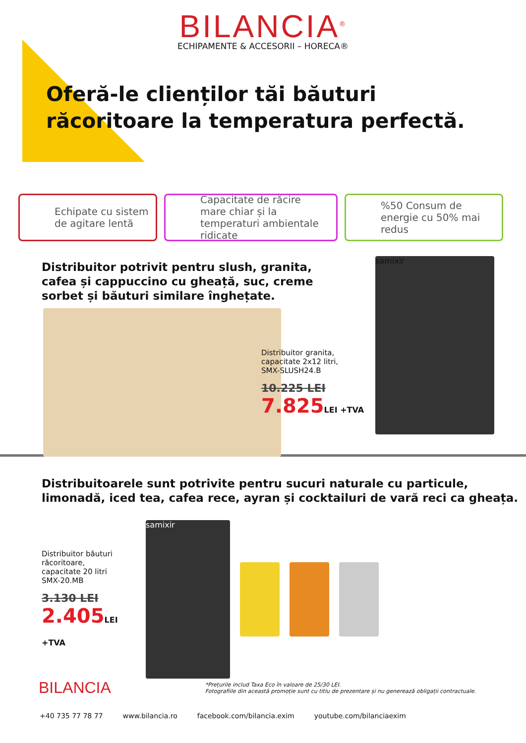BILANCIA<sup>®</sup>
ECHIPAMENTE & ACCESORII – HORECA®
Oferă-le clienților tăi băuturi
răcoritoare la temperatura perfectă.
Echipate cu sistem de agitare lentă
Capacitate de răcire mare chiar și la temperaturi ambientale ridicate
%50 Consum de energie cu 50% mai redus
Distribuitor potrivit pentru slush, granita,
cafea și cappuccino cu gheață, suc, creme
sorbet și băuturi similare înghețate.
Distribuitor granita,
capacitate 2x12 litri,
SMX-SLUSH24.B
10.225 LEI
7.825LEI +TVA
samixir
Distribuitoarele sunt potrivite pentru sucuri naturale cu particule,
limonadă, iced tea, cafea rece, ayran și cocktailuri de vară reci ca gheața.
Distribuitor băuturi răcoritoare,
capacitate 20 litri
SMX-20.MB
3.130 LEI
2.405LEI +TVA
samixir
BILANCIA
*Prețurile includ Taxa Eco în valoare de 25/30 LEI.
Fotografiile din această promoție sunt cu titlu de prezentare și nu generează obligații contractuale.
+40 735 77 78 77 www.bilancia.ro facebook.com/bilancia.exim youtube.com/bilanciaexim